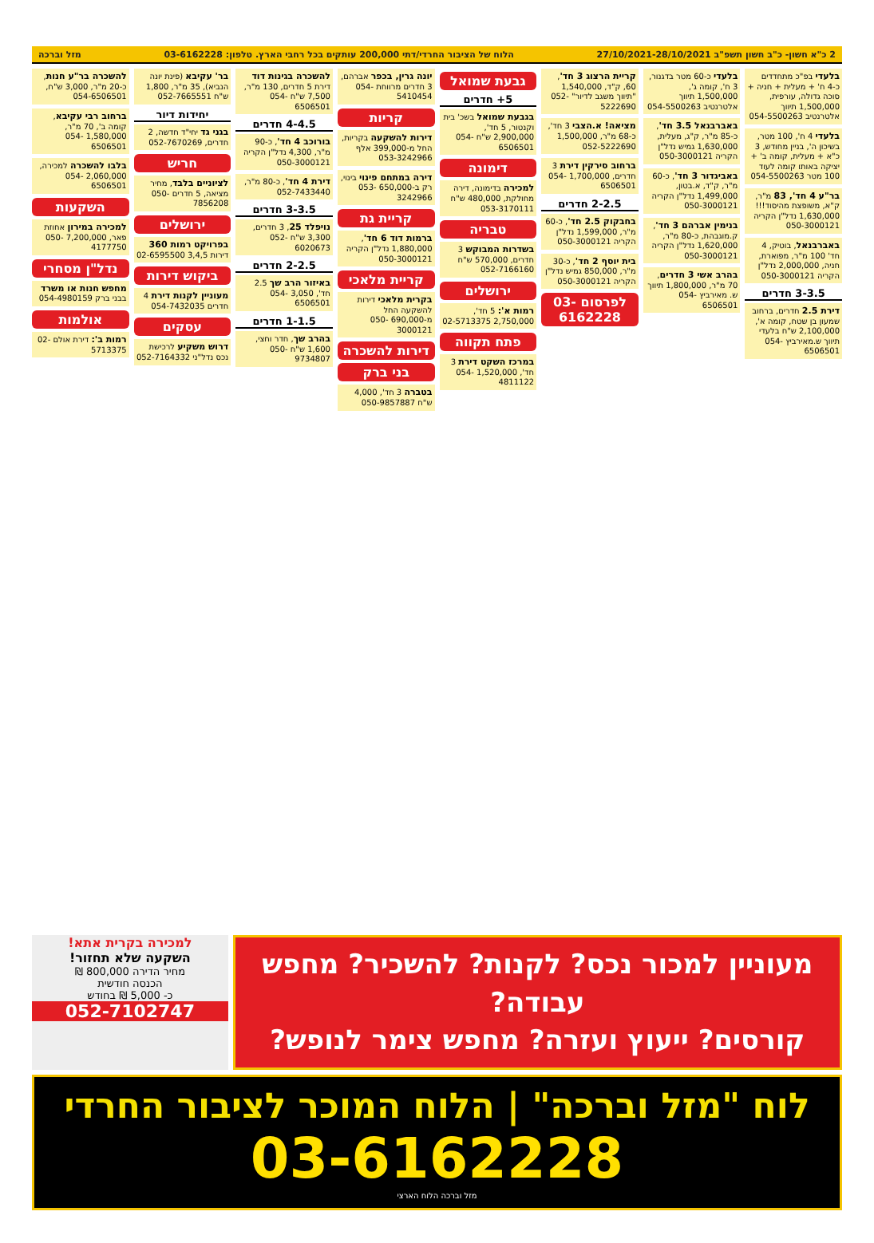2 כ"א חשון- כ"ב חשון תשפ"ב 27/10/2021-28/10/2021 הלוח של הציבור החרדי/דתי 200,000 עותקים בכל רחבי הארץ. טלפון: 03-6162228 מזל וברכה
בלעדי בפ"כ מתחדדים כ-4 ח' + מעלית + חניה + סוכה גדולה, עורפית, 1,500,000 תיווך אלטרנטיב 054-5500263
בלעדי 4 ח', 100 מטר, בשיכון ה', בניין מחודש, 3 כ"א + מעלית, קומה ב' + יציקה באותו קומה לעוד 100 מטר 054-5500263
בר"ע 4 חד', 83 מ"ר, ק"א, משופצת מהיסוד!!! 1,630,000 נדל"ן הקריה 050-3000121
באברבנאל, בוטיק, 4 חד' 100 מ"ר, מפוארת, חניה, 2,000,000 נדל"ן הקריה 050-3000121
3-3.5 חדרים
דירת 2.5 חדרים, ברחוב שמעון בן שטח, קומה א', 2,100,000 ש"ח בלעדי תיווך ש.מאירביץ 054-6506501
בלעדי כ-60 מטר בדגנור, 3 ח', קומה ג', 1,500,000 תיווך אלטרנטיב 054-5500263
באברבנאל 3.5 חד', כ-85 מ"ר, ק"ג, מעלית, 1,630,000 גמיש נדל"ן הקריה 050-3000121
באביגדור 3 חד', כ-60 מ"ר, ק"ד, א.בטון, 1,499,000 נדל"ן הקריה 050-3000121
בנימין אברהם 3 חד', ק.מוגבהת, כ-80 מ"ר, 1,620,000 נדל"ן הקריה 050-3000121
בהרב אשי 3 חדרים, 70 מ"ר, 1,800,000 תיווך ש. מאירביץ 054-6506501
קריית הרצוג 3 חד', 60, ק"ד, 1,540,000 "תיווך משגב לדיור" 052-5222690
מציאה! א.הצבי 3 חד', כ-68 מ"ר, 1,500,000 052-5222690
ברחוב סירקין דירת 3 חדרים, 1,700,000 054-6506501
2-2.5 חדרים
בחבקוק 2.5 חד', כ-60 מ"ר, 1,599,000 נדל"ן הקריה 050-3000121
בית יוסף 2 חד', כ-30 מ"ר, 850,000 גמיש נדל"ן הקריה 050-3000121
לפרסום 03-6162228
גבעת שמואל
5+ חדרים
בגבעת שמואל בשכ' בית וקנטור, 5 חד', 2,900,000 ש"ח 054-6506501
דימונה
למכירה בדימונה, דירה מחולקת, 480,000 ש"ח 053-3170111
טבריה
בשדרות המבוקש 3 חדרים, 570,000 ש"ח 052-7166160
ירושלים
רמות א': 5 חד', 2,750,000 02-5713375
פתח תקווה
במרכז השקט דירת 3 חד', 1,520,000 054-4811122
יונה גרין, בכפר אברהם, 3 חדרים מרווחת 054-5410454
קריות
דירות להשקעה בקריות, החל מ-399,000 אלף 053-3242966
דירה במתחם פינוי בינוי, רק ב-650,000 053-3242966
קריית גת
ברמות דוד 6 חד', 1,880,000 נדל"ן הקריה 050-3000121
קריית מלאכי
בקרית מלאכי דירות להשקעה החל מ-690,000 050-3000121
דירות להשכרה
בני ברק
בטברה 3 חד', 4,000 ש"ח 050-9857887
להשכרה בגינות דוד דירת 5 חדרים, 130 מ"ר, 7,500 ש"ח 054-6506501
4-4.5 חדרים
בורוכב 4 חד', כ-90 מ"ר, 4,300 נדל"ן הקריה 050-3000121
דירת 4 חד', כ-80 מ"ר, 052-7433440
3-3.5 חדרים
נויפלד 25, 3 חדרים, 3,300 ש"ח 052-6020673
2-2.5 חדרים
באיזור הרב שך 2.5 חד', 3,050 054-6506501
1-1.5 חדרים
בהרב שך, חדר וחצי, 1,600 ש"ח 050-9734807
בר' עקיבא (פינת יונה הנביא), 35 מ"ר, 1,800 ש"ח 052-7665551
יחידות דיור
בגני גד יחי"ד חדשה, 2 חדרים, 052-7670269
חריש
לציוניים בלבד, מחיר מציאה, 5 חדרים 050-7856208
ירושלים
בפרויקט רמות 360 דירות 3,4,5 02-6595500
ביקוש דירות
מעוניין לקנות דירת 4 חדרים 054-7432035
עסקים
דרוש משקיע לרכישת נכס נדל"ני 052-7164332
להשכרה בר"ע חנות, כ-20 מ"ר, 3,000 ש"ח, 054-6506501
ברחוב רבי עקיבא, קומה ב', 70 מ"ר, 1,580,000 054-6506501
בלבו להשכרה למכירה, 2,060,000 054-6506501
השקעות
למכירה במירון אחוזת פאר, 7,200,000 050-4177750
נדל"ן מסחרי
מחפש חנות או משרד בבני ברק 054-4980159
אולמות
רמות ב': דירת אולם 02-5713375
מעוניין למכור נכס? לקנות? להשכיר? מחפש עבודה?
קורסים? ייעוץ ועזרה? מחפש צימר לנופש?
למכירה בקרית אתא!
השקעה שלא תחזור!
מחיר הדירה 800,000 ₪
הכנסה חודשית
כ- 5,000 ₪ בחודש
052-7102747
לוח "מזל וברכה" | הלוח המוכר לציבור החרדי
03-6162228
מזל וברכה הלוח הארצי